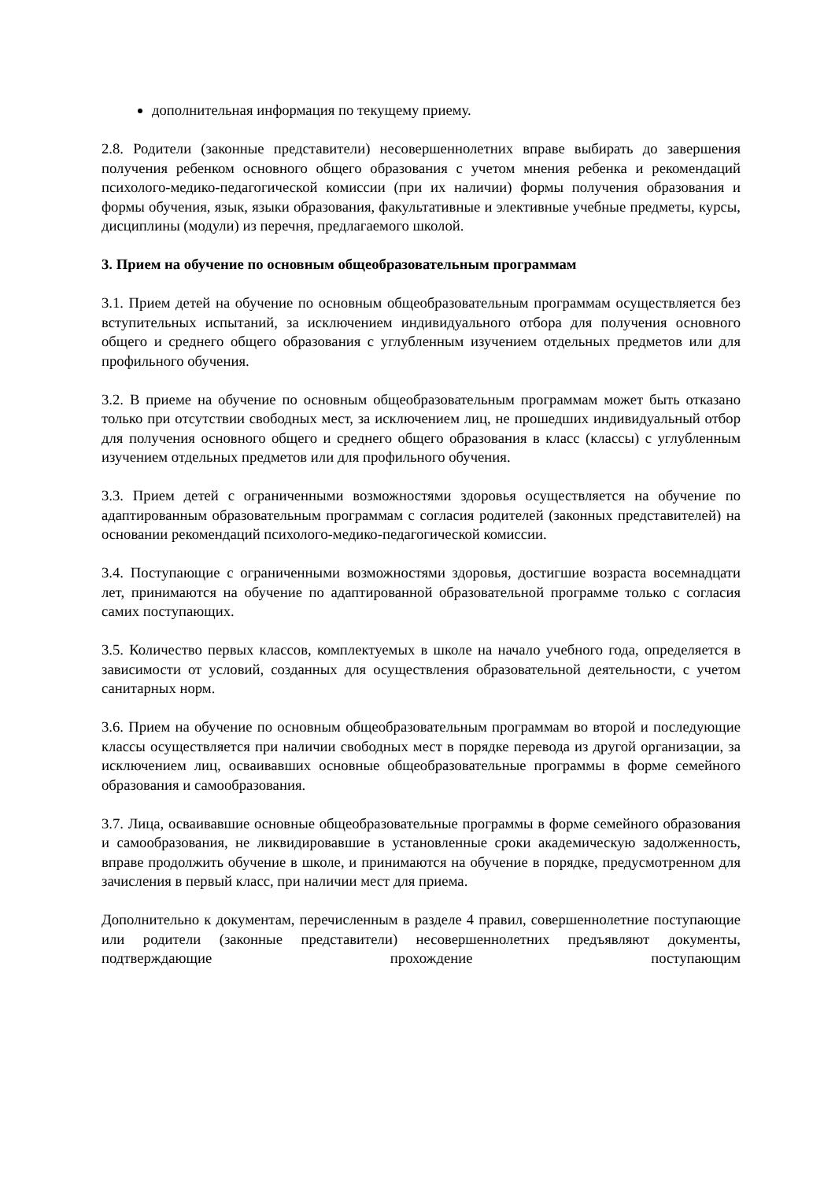дополнительная информация по текущему приему.
2.8. Родители (законные представители) несовершеннолетних вправе выбирать до завершения получения ребенком основного общего образования с учетом мнения ребенка и рекомендаций психолого-медико-педагогической комиссии (при их наличии) формы получения образования и формы обучения, язык, языки образования, факультативные и элективные учебные предметы, курсы, дисциплины (модули) из перечня, предлагаемого школой.
3. Прием на обучение по основным общеобразовательным программам
3.1. Прием детей на обучение по основным общеобразовательным программам осуществляется без вступительных испытаний, за исключением индивидуального отбора для получения основного общего и среднего общего образования с углубленным изучением отдельных предметов или для профильного обучения.
3.2. В приеме на обучение по основным общеобразовательным программам может быть отказано только при отсутствии свободных мест, за исключением лиц, не прошедших индивидуальный отбор для получения основного общего и среднего общего образования в класс (классы) с углубленным изучением отдельных предметов или для профильного обучения.
3.3. Прием детей с ограниченными возможностями здоровья осуществляется на обучение по адаптированным образовательным программам с согласия родителей (законных представителей) на основании рекомендаций психолого-медико-педагогической комиссии.
3.4. Поступающие с ограниченными возможностями здоровья, достигшие возраста восемнадцати лет, принимаются на обучение по адаптированной образовательной программе только с согласия самих поступающих.
3.5. Количество первых классов, комплектуемых в школе на начало учебного года, определяется в зависимости от условий, созданных для осуществления образовательной деятельности, с учетом санитарных норм.
3.6. Прием на обучение по основным общеобразовательным программам во второй и последующие классы осуществляется при наличии свободных мест в порядке перевода из другой организации, за исключением лиц, осваивавших основные общеобразовательные программы в форме семейного образования и самообразования.
3.7. Лица, осваивавшие основные общеобразовательные программы в форме семейного образования и самообразования, не ликвидировавшие в установленные сроки академическую задолженность, вправе продолжить обучение в школе, и принимаются на обучение в порядке, предусмотренном для зачисления в первый класс, при наличии мест для приема.
Дополнительно к документам, перечисленным в разделе 4 правил, совершеннолетние поступающие или родители (законные представители) несовершеннолетних предъявляют документы, подтверждающие прохождение поступающим